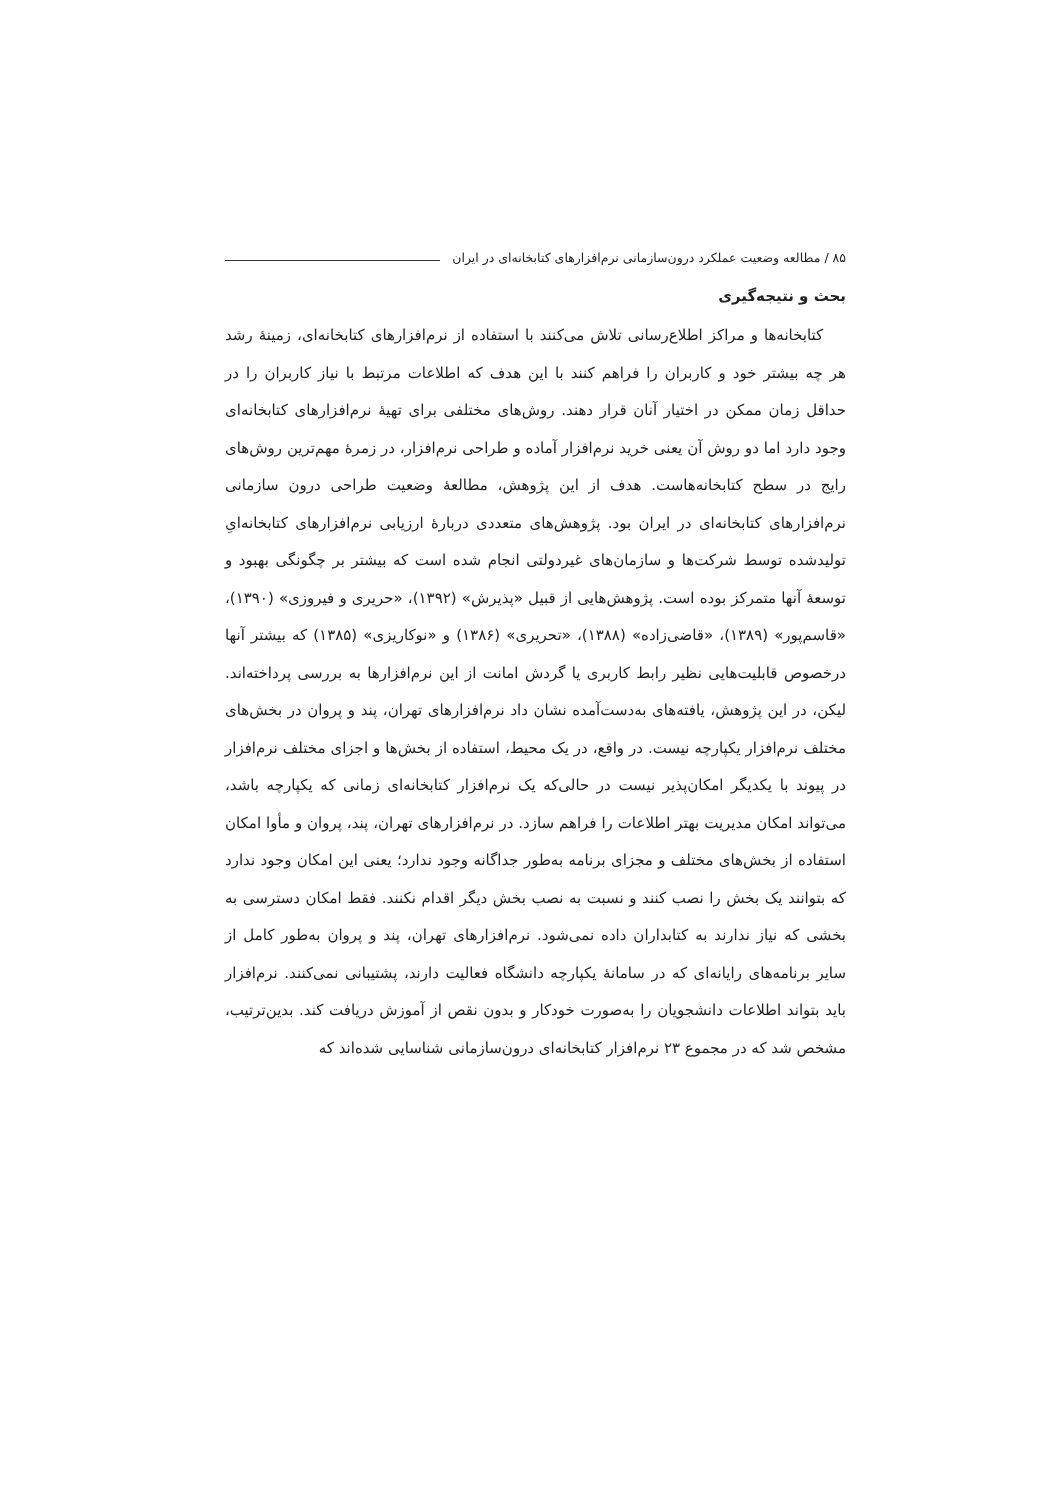۸۵ / مطالعه وضعیت عملکرد درون‌سازمانی نرم‌افزارهای کتابخانه‌ای در ایران
بحث و نتیجه‌گیری
کتابخانه‌ها و مراکز اطلاع‌رسانی تلاش می‌کنند با استفاده از نرم‌افزارهای کتابخانه‌ای، زمینهٔ رشد هر چه بیشتر خود و کاربران را فراهم کنند با این هدف که اطلاعات مرتبط با نیاز کاربران را در حداقل زمان ممکن در اختیار آنان قرار دهند. روش‌های مختلفی برای تهیهٔ نرم‌افزارهای کتابخانه‌ای وجود دارد اما دو روش آن یعنی خرید نرم‌افزار آماده و طراحی نرم‌افزار، در زمرهٔ مهم‌ترین روش‌های رایج در سطح کتابخانه‌هاست. هدف از این پژوهش، مطالعهٔ وضعیت طراحی درون سازمانی نرم‌افزارهای کتابخانه‌ای در ایران بود. پژوهش‌های متعددی دربارهٔ ارزیابی نرم‌افزارهای کتابخانه‌ایِ تولیدشده توسط شرکت‌ها و سازمان‌های غیردولتی انجام شده است که بیشتر بر چگونگی بهبود و توسعهٔ آنها متمرکز بوده است. پژوهش‌هایی از قبیل «پذیرش» (۱۳۹۲)، «حریری و فیروزی» (۱۳۹۰)، «قاسم‌پور» (۱۳۸۹)، «قاضی‌زاده» (۱۳۸۸)، «تحریری» (۱۳۸۶) و «نوکاریزی» (۱۳۸۵) که بیشتر آنها درخصوص قابلیت‌هایی نظیر رابط کاربری یا گردش امانت از این نرم‌افزارها به بررسی پرداخته‌اند. لیکن، در این پژوهش، یافته‌های به‌دست‌آمده نشان داد نرم‌افزارهای تهران، پند و پروان در بخش‌های مختلف نرم‌افزار یکپارچه نیست. در واقع، در یک محیط، استفاده از بخش‌ها و اجزای مختلف نرم‌افزار در پیوند با یکدیگر امکان‌پذیر نیست در حالی‌که یک نرم‌افزار کتابخانه‌ای زمانی که یکپارچه باشد، می‌تواند امکان مدیریت بهتر اطلاعات را فراهم سازد. در نرم‌افزارهای تهران، پند، پروان و مأوا امکان استفاده از بخش‌های مختلف و مجزای برنامه به‌طور جداگانه وجود ندارد؛ یعنی این امکان وجود ندارد که بتوانند یک بخش را نصب کنند و نسبت به نصب بخش دیگر اقدام نکنند. فقط امکان دسترسی به بخشی که نیاز ندارند به کتابداران داده نمی‌شود. نرم‌افزارهای تهران، پند و پروان به‌طور کامل از سایر برنامه‌های رایانه‌ای که در سامانهٔ یکپارچه دانشگاه فعالیت دارند، پشتیبانی نمی‌کنند. نرم‌افزار باید بتواند اطلاعات دانشجویان را به‌صورت خودکار و بدون نقص از آموزش دریافت کند. بدین‌ترتیب، مشخص شد که در مجموع ۲۳ نرم‌افزار کتابخانه‌ای درون‌سازمانی شناسایی شده‌اند که